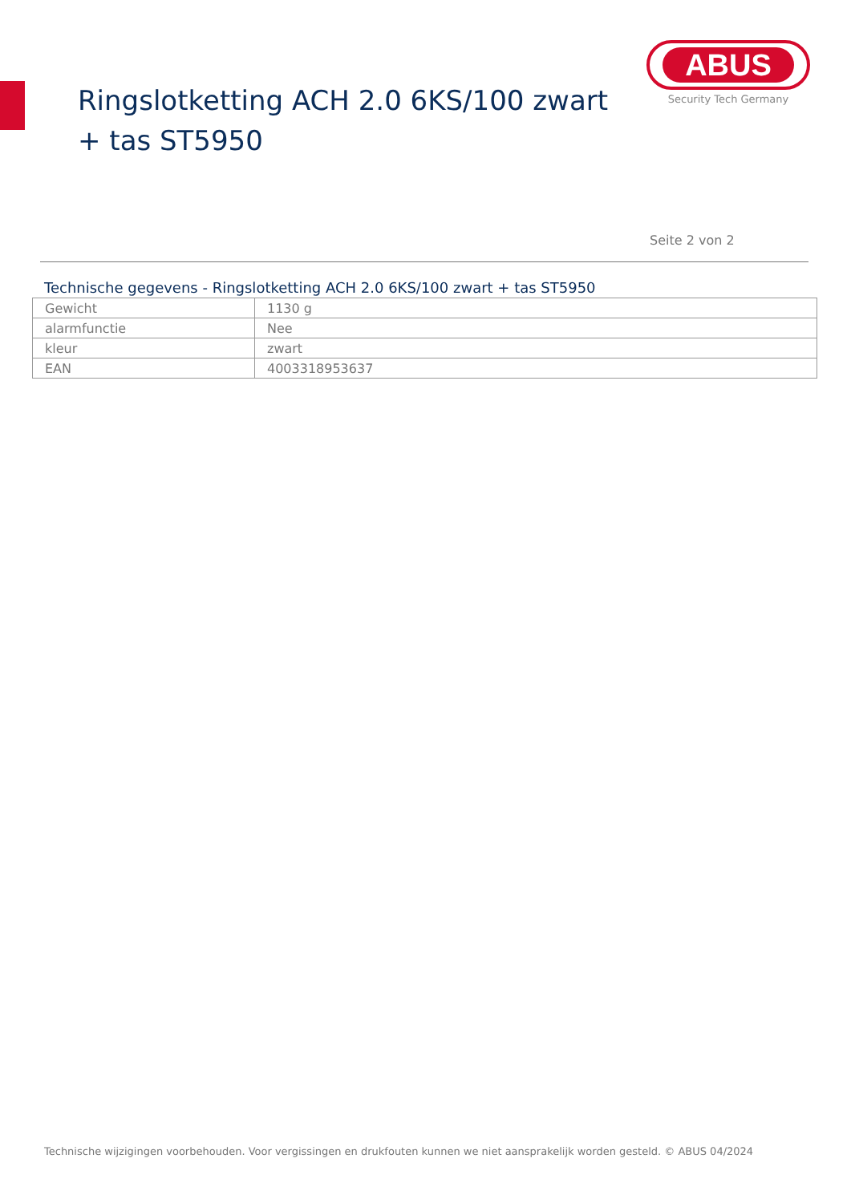Ringslotketting ACH 2.0 6KS/100 zwart + tas ST5950
ABUS
Security Tech Germany
Seite 2 von 2
Technische gegevens - Ringslotketting ACH 2.0 6KS/100 zwart + tas ST5950
| Gewicht | 1130 g |
| alarmfunctie | Nee |
| kleur | zwart |
| EAN | 4003318953637 |
Technische wijzigingen voorbehouden. Voor vergissingen en drukfouten kunnen we niet aansprakelijk worden gesteld. © ABUS 04/2024